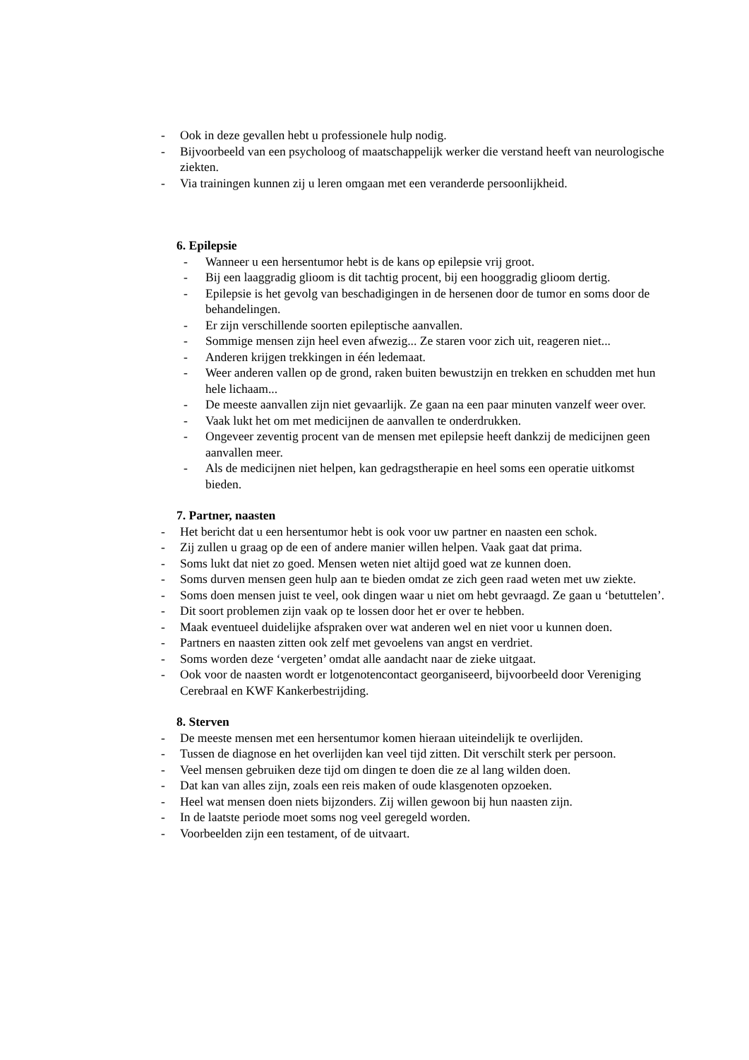- Ook in deze gevallen hebt u professionele hulp nodig.
- Bijvoorbeeld van een psycholoog of maatschappelijk werker die verstand heeft van neurologische ziekten.
- Via trainingen kunnen zij u leren omgaan met een veranderde persoonlijkheid.
6. Epilepsie
- Wanneer u een hersentumor hebt is de kans op epilepsie vrij groot.
- Bij een laaggradig glioom is dit tachtig procent, bij een hooggradig glioom dertig.
- Epilepsie is het gevolg van beschadigingen in de hersenen door de tumor en soms door de behandelingen.
- Er zijn verschillende soorten epileptische aanvallen.
- Sommige mensen zijn heel even afwezig... Ze staren voor zich uit, reageren niet...
- Anderen krijgen trekkingen in één ledemaat.
- Weer anderen vallen op de grond, raken buiten bewustzijn en trekken en schudden met hun hele lichaam...
- De meeste aanvallen zijn niet gevaarlijk. Ze gaan na een paar minuten vanzelf weer over.
- Vaak lukt het om met medicijnen de aanvallen te onderdrukken.
- Ongeveer zeventig procent van de mensen met epilepsie heeft dankzij de medicijnen geen aanvallen meer.
- Als de medicijnen niet helpen, kan gedragstherapie en heel soms een operatie uitkomst bieden.
7. Partner, naasten
- Het bericht dat u een hersentumor hebt is ook voor uw partner en naasten een schok.
- Zij zullen u graag op de een of andere manier willen helpen. Vaak gaat dat prima.
- Soms lukt dat niet zo goed. Mensen weten niet altijd goed wat ze kunnen doen.
- Soms durven mensen geen hulp aan te bieden omdat ze zich geen raad weten met uw ziekte.
- Soms doen mensen juist te veel, ook dingen waar u niet om hebt gevraagd. Ze gaan u ‘betuttelen’.
- Dit soort problemen zijn vaak op te lossen door het er over te hebben.
- Maak eventueel duidelijke afspraken over wat anderen wel en niet voor u kunnen doen.
- Partners en naasten zitten ook zelf met gevoelens van angst en verdriet.
- Soms worden deze ‘vergeten’ omdat alle aandacht naar de zieke uitgaat.
- Ook voor de naasten wordt er lotgenotencontact georganiseerd, bijvoorbeeld door Vereniging Cerebraal en KWF Kankerbestrijding.
8. Sterven
- De meeste mensen met een hersentumor komen hieraan uiteindelijk te overlijden.
- Tussen de diagnose en het overlijden kan veel tijd zitten. Dit verschilt sterk per persoon.
- Veel mensen gebruiken deze tijd om dingen te doen die ze al lang wilden doen.
- Dat kan van alles zijn, zoals een reis maken of oude klasgenoten opzoeken.
- Heel wat mensen doen niets bijzonders. Zij willen gewoon bij hun naasten zijn.
- In de laatste periode moet soms nog veel geregeld worden.
- Voorbeelden zijn een testament, of de uitvaart.